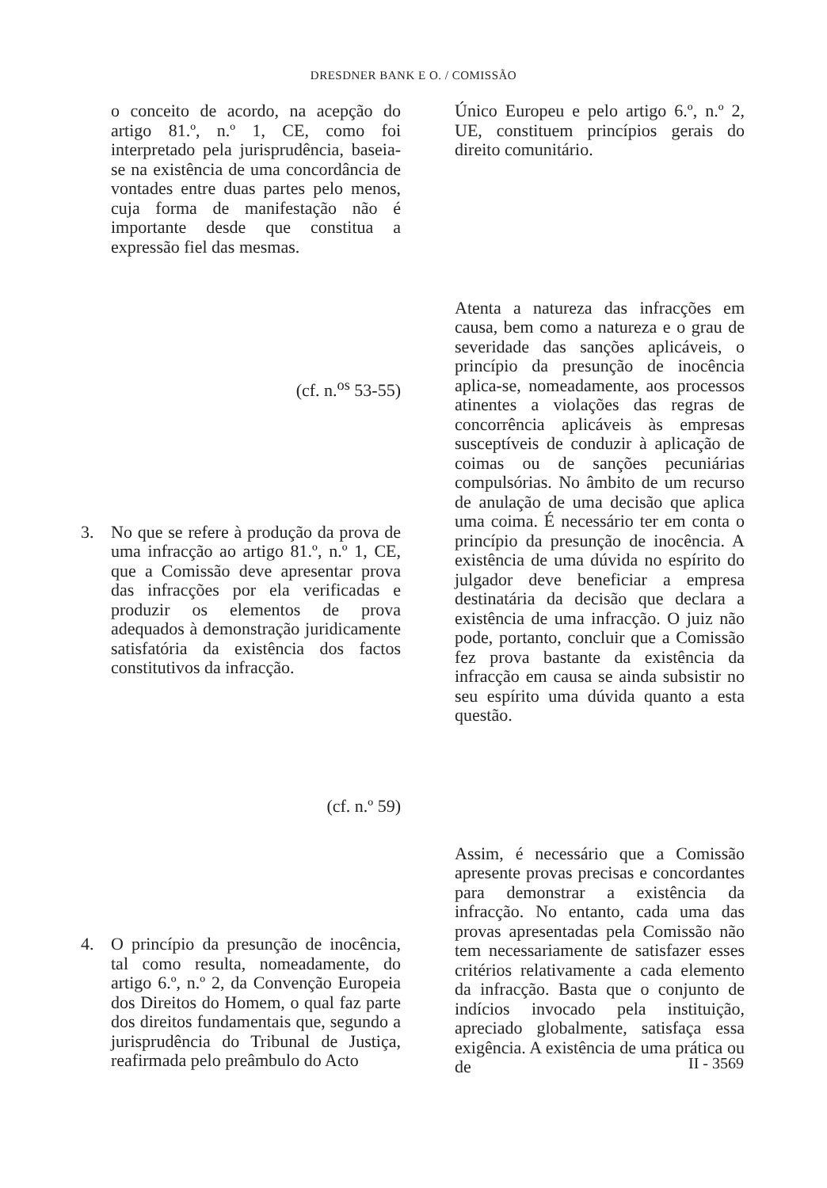DRESDNER BANK E O. / COMISSÃO
o conceito de acordo, na acepção do artigo 81.º, n.º 1, CE, como foi interpretado pela jurisprudência, baseia-se na existência de uma concordância de vontades entre duas partes pelo menos, cuja forma de manifestação não é importante desde que constitua a expressão fiel das mesmas.
(cf. n.<sup>os</sup> 53-55)
3. No que se refere à produção da prova de uma infracção ao artigo 81.º, n.º 1, CE, que a Comissão deve apresentar prova das infracções por ela verificadas e produzir os elementos de prova adequados à demonstração juridicamente satisfatória da existência dos factos constitutivos da infracção.
(cf. n.º 59)
4. O princípio da presunção de inocência, tal como resulta, nomeadamente, do artigo 6.º, n.º 2, da Convenção Europeia dos Direitos do Homem, o qual faz parte dos direitos fundamentais que, segundo a jurisprudência do Tribunal de Justiça, reafirmada pelo preâmbulo do Acto
Único Europeu e pelo artigo 6.º, n.º 2, UE, constituem princípios gerais do direito comunitário.
Atenta a natureza das infracções em causa, bem como a natureza e o grau de severidade das sanções aplicáveis, o princípio da presunção de inocência aplica-se, nomeadamente, aos processos atinentes a violações das regras de concorrência aplicáveis às empresas susceptíveis de conduzir à aplicação de coimas ou de sanções pecuniárias compulsórias. No âmbito de um recurso de anulação de uma decisão que aplica uma coima. É necessário ter em conta o princípio da presunção de inocência. A existência de uma dúvida no espírito do julgador deve beneficiar a empresa destinatária da decisão que declara a existência de uma infracção. O juiz não pode, portanto, concluir que a Comissão fez prova bastante da existência da infracção em causa se ainda subsistir no seu espírito uma dúvida quanto a esta questão.
Assim, é necessário que a Comissão apresente provas precisas e concordantes para demonstrar a existência da infracção. No entanto, cada uma das provas apresentadas pela Comissão não tem necessariamente de satisfazer esses critérios relativamente a cada elemento da infracção. Basta que o conjunto de indícios invocado pela instituição, apreciado globalmente, satisfaça essa exigência. A existência de uma prática ou de
II - 3569